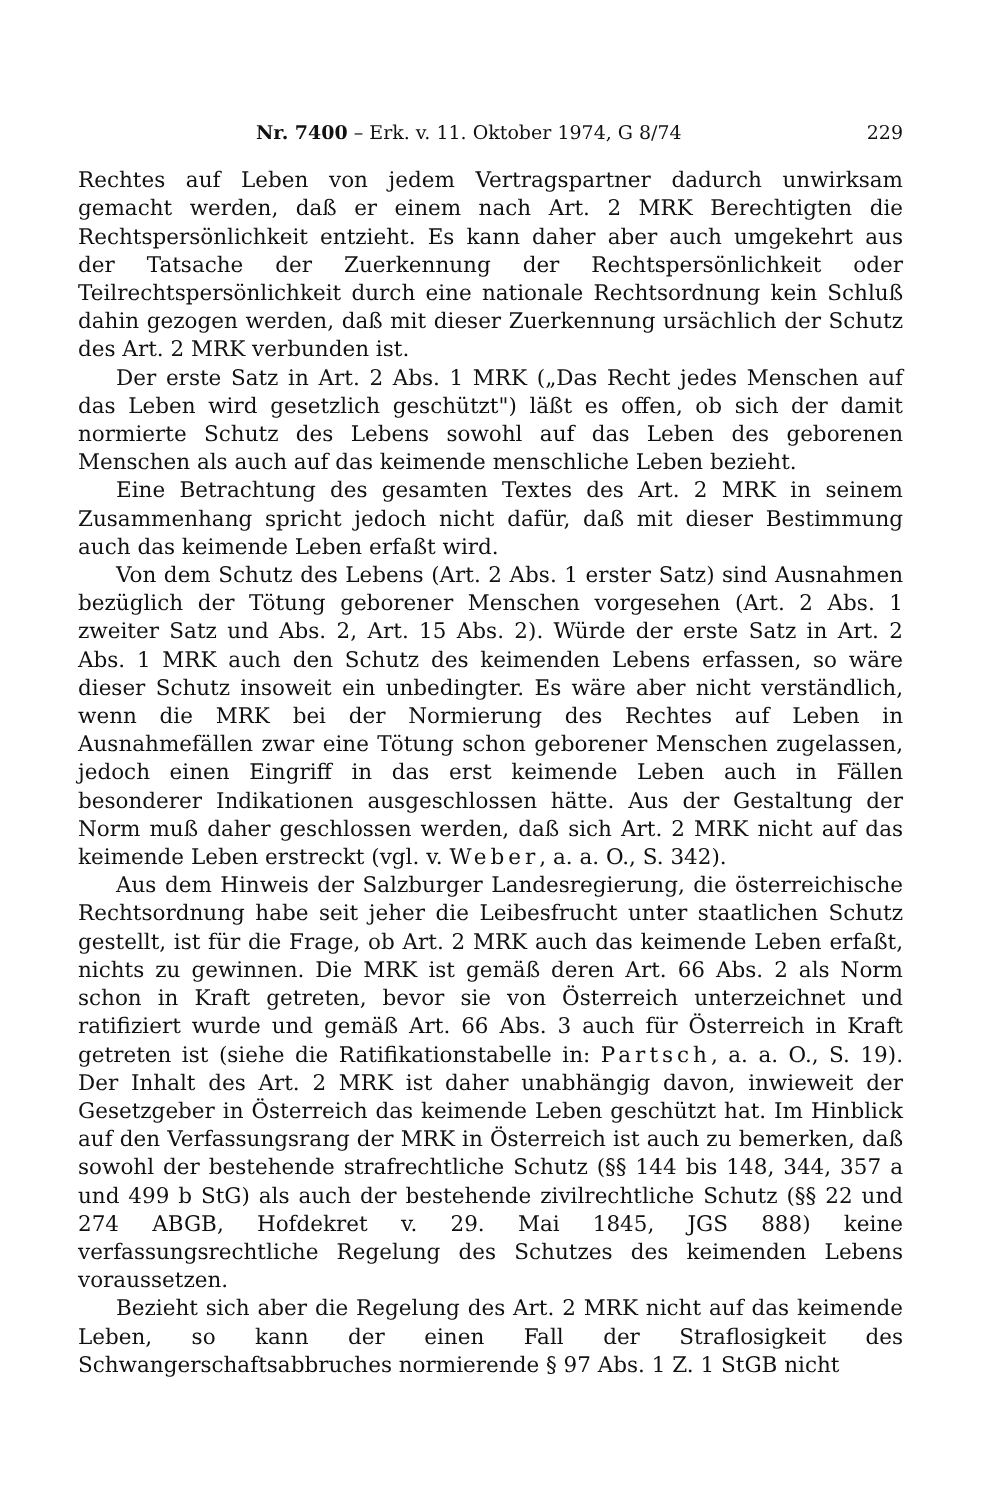Nr. 7400 – Erk. v. 11. Oktober 1974, G 8/74 229
Rechtes auf Leben von jedem Vertragspartner dadurch unwirksam gemacht werden, daß er einem nach Art. 2 MRK Berechtigten die Rechtspersönlichkeit entzieht. Es kann daher aber auch umgekehrt aus der Tatsache der Zuerkennung der Rechtspersönlichkeit oder Teilrechtspersönlichkeit durch eine nationale Rechtsordnung kein Schluß dahin gezogen werden, daß mit dieser Zuerkennung ursächlich der Schutz des Art. 2 MRK verbunden ist.
Der erste Satz in Art. 2 Abs. 1 MRK („Das Recht jedes Menschen auf das Leben wird gesetzlich geschützt") läßt es offen, ob sich der damit normierte Schutz des Lebens sowohl auf das Leben des geborenen Menschen als auch auf das keimende menschliche Leben bezieht.
Eine Betrachtung des gesamten Textes des Art. 2 MRK in seinem Zusammenhang spricht jedoch nicht dafür, daß mit dieser Bestimmung auch das keimende Leben erfaßt wird.
Von dem Schutz des Lebens (Art. 2 Abs. 1 erster Satz) sind Ausnahmen bezüglich der Tötung geborener Menschen vorgesehen (Art. 2 Abs. 1 zweiter Satz und Abs. 2, Art. 15 Abs. 2). Würde der erste Satz in Art. 2 Abs. 1 MRK auch den Schutz des keimenden Lebens erfassen, so wäre dieser Schutz insoweit ein unbedingter. Es wäre aber nicht verständlich, wenn die MRK bei der Normierung des Rechtes auf Leben in Ausnahmefällen zwar eine Tötung schon geborener Menschen zugelassen, jedoch einen Eingriff in das erst keimende Leben auch in Fällen besonderer Indikationen ausgeschlossen hätte. Aus der Gestaltung der Norm muß daher geschlossen werden, daß sich Art. 2 MRK nicht auf das keimende Leben erstreckt (vgl. v. Weber, a. a. O., S. 342).
Aus dem Hinweis der Salzburger Landesregierung, die österreichische Rechtsordnung habe seit jeher die Leibesfrucht unter staatlichen Schutz gestellt, ist für die Frage, ob Art. 2 MRK auch das keimende Leben erfaßt, nichts zu gewinnen. Die MRK ist gemäß deren Art. 66 Abs. 2 als Norm schon in Kraft getreten, bevor sie von Österreich unterzeichnet und ratifiziert wurde und gemäß Art. 66 Abs. 3 auch für Österreich in Kraft getreten ist (siehe die Ratifikationstabelle in: Partsch, a. a. O., S. 19). Der Inhalt des Art. 2 MRK ist daher unabhängig davon, inwieweit der Gesetzgeber in Österreich das keimende Leben geschützt hat. Im Hinblick auf den Verfassungsrang der MRK in Österreich ist auch zu bemerken, daß sowohl der bestehende strafrechtliche Schutz (§§ 144 bis 148, 344, 357 a und 499 b StG) als auch der bestehende zivilrechtliche Schutz (§§ 22 und 274 ABGB, Hofdekret v. 29. Mai 1845, JGS 888) keine verfassungsrechtliche Regelung des Schutzes des keimenden Lebens voraussetzen.
Bezieht sich aber die Regelung des Art. 2 MRK nicht auf das keimende Leben, so kann der einen Fall der Straflosigkeit des Schwangerschaftsabbruches normierende § 97 Abs. 1 Z. 1 StGB nicht